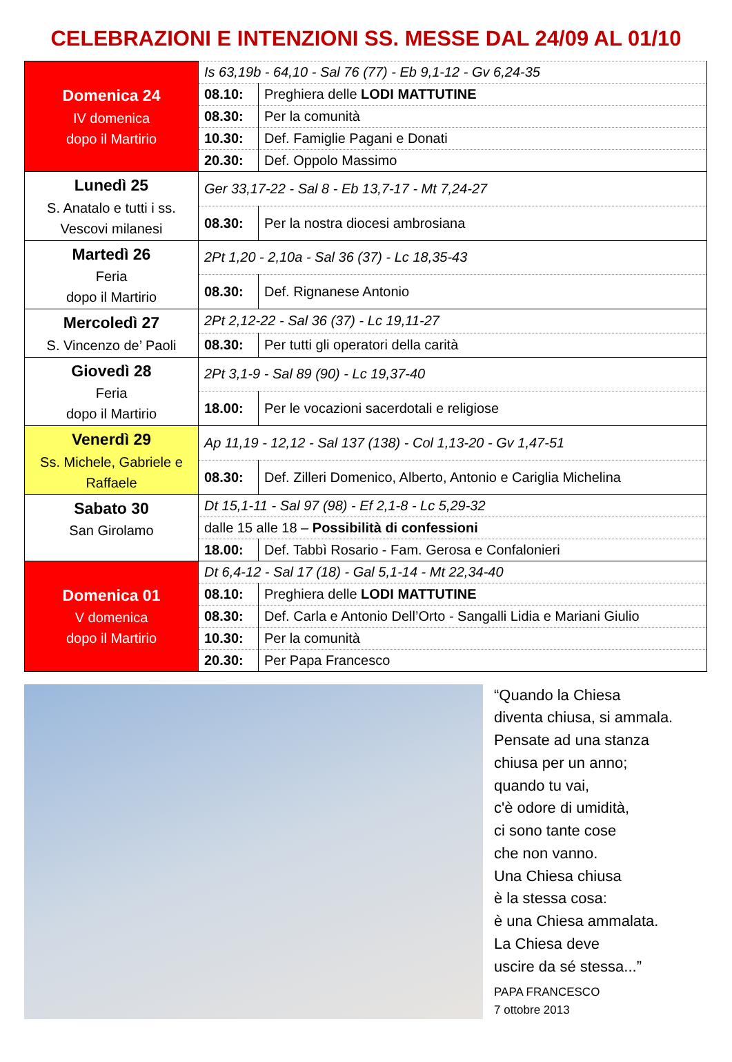CELEBRAZIONI E INTENZIONI SS. MESSE DAL 24/09 AL 01/10
| Domenica 24 IV domenica dopo il Martirio | Is 63,19b - 64,10 - Sal 76 (77) - Eb 9,1-12 - Gv 6,24-35 | |
| | 08.10: | Preghiera delle LODI MATTUTINE |
| | 08.30: | Per la comunità |
| | 10.30: | Def. Famiglie Pagani e Donati |
| | 20.30: | Def. Oppolo Massimo |
| Lunedì 25 S. Anatalo e tutti i ss. Vescovi milanesi | Ger 33,17-22 - Sal 8 - Eb 13,7-17 - Mt 7,24-27 | |
| | 08.30: | Per la nostra diocesi ambrosiana |
| Martedì 26 Feria dopo il Martirio | 2Pt 1,20 - 2,10a - Sal 36 (37) - Lc 18,35-43 | |
| | 08.30: | Def. Rignanese Antonio |
| Mercoledì 27 S. Vincenzo de’ Paoli | 2Pt 2,12-22 - Sal 36 (37) - Lc 19,11-27 | |
| | 08.30: | Per tutti gli operatori della carità |
| Giovedì 28 Feria dopo il Martirio | 2Pt 3,1-9 - Sal 89 (90) - Lc 19,37-40 | |
| | 18.00: | Per le vocazioni sacerdotali e religiose |
| Venerdì 29 Ss. Michele, Gabriele e Raffaele | Ap 11,19 - 12,12 - Sal 137 (138) - Col 1,13-20 - Gv 1,47-51 | |
| | 08.30: | Def. Zilleri Domenico, Alberto, Antonio e Cariglia Michelina |
| Sabato 30 San Girolamo | Dt 15,1-11 - Sal 97 (98) - Ef 2,1-8 - Lc 5,29-32 | |
| | dalle 15 alle 18 – Possibilità di confessioni | |
| | 18.00: | Def. Tabbì Rosario - Fam. Gerosa e Confalonieri |
| Domenica 01 V domenica dopo il Martirio | Dt 6,4-12 - Sal 17 (18) - Gal 5,1-14 - Mt 22,34-40 | |
| | 08.10: | Preghiera delle LODI MATTUTINE |
| | 08.30: | Def. Carla e Antonio Dell’Orto - Sangalli Lidia e Mariani Giulio |
| | 10.30: | Per la comunità |
| | 20.30: | Per Papa Francesco |
“Quando la Chiesa
diventa chiusa, si ammala.
Pensate ad una stanza
chiusa per un anno;
quando tu vai,
c'è odore di umidità,
ci sono tante cose
che non vanno.
Una Chiesa chiusa
è la stessa cosa:
è una Chiesa ammalata.
La Chiesa deve
uscire da sé stessa...”
PAPA FRANCESCO
7 ottobre 2013